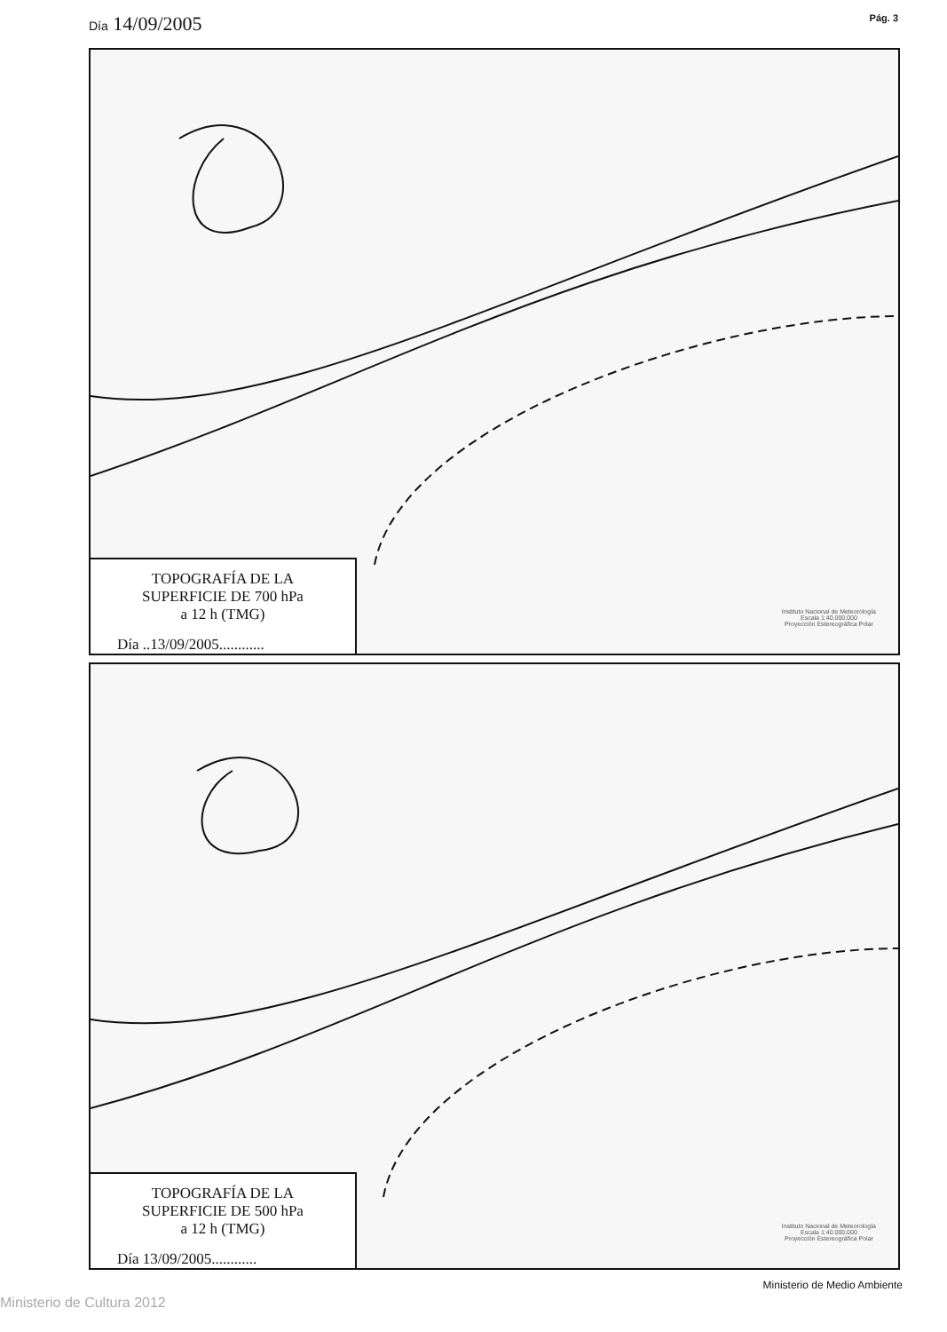Día 14/09/2005
Pág. 3
TOPOGRAFÍA DE LA
SUPERFICIE DE 700 hPa
a 12 h (TMG)
Día ..13/09/2005............
Instituto Nacional de Meteorología
Escala 1:40.000.000
Proyección Estereográfica Polar
TOPOGRAFÍA DE LA
SUPERFICIE DE 500 hPa
a 12 h (TMG)
Día 13/09/2005............
Instituto Nacional de Meteorología
Escala 1:40.000.000
Proyección Estereográfica Polar
Ministerio de Cultura 2012
Ministerio de Medio Ambiente